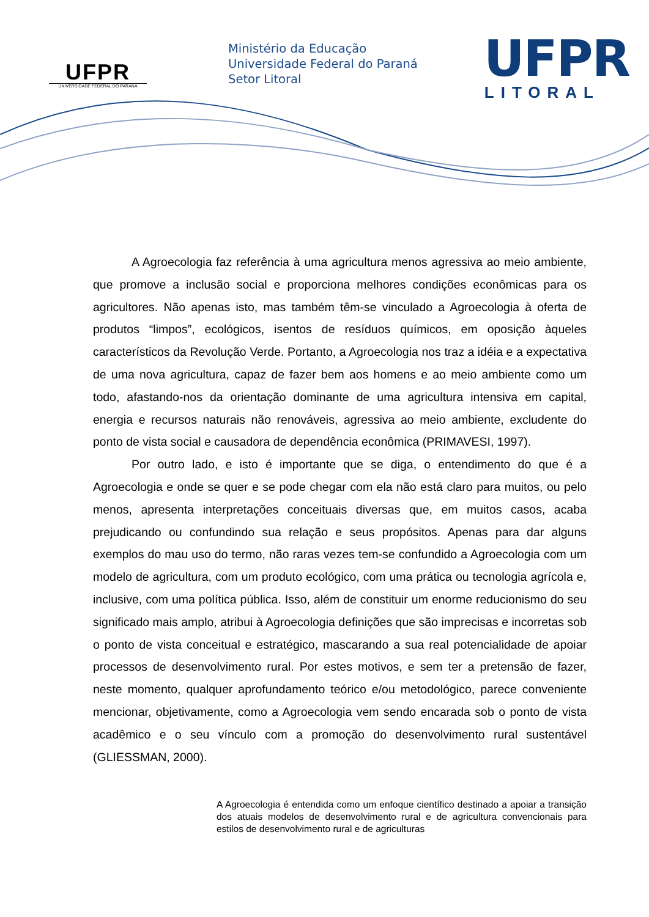UFPR
UNIVERSIDADE FEDERAL DO PARANÁ
Ministério da Educação
Universidade Federal do Paraná
Setor Litoral
UFPR
LITORAL
A Agroecologia faz referência à uma agricultura menos agressiva ao meio ambiente, que promove a inclusão social e proporciona melhores condições econômicas para os agricultores. Não apenas isto, mas também têm-se vinculado a Agroecologia à oferta de produtos “limpos”, ecológicos, isentos de resíduos químicos, em oposição àqueles característicos da Revolução Verde. Portanto, a Agroecologia nos traz a idéia e a expectativa de uma nova agricultura, capaz de fazer bem aos homens e ao meio ambiente como um todo, afastando-nos da orientação dominante de uma agricultura intensiva em capital, energia e recursos naturais não renováveis, agressiva ao meio ambiente, excludente do ponto de vista social e causadora de dependência econômica (PRIMAVESI, 1997).
Por outro lado, e isto é importante que se diga, o entendimento do que é a Agroecologia e onde se quer e se pode chegar com ela não está claro para muitos, ou pelo menos, apresenta interpretações conceituais diversas que, em muitos casos, acaba prejudicando ou confundindo sua relação e seus propósitos. Apenas para dar alguns exemplos do mau uso do termo, não raras vezes tem-se confundido a Agroecologia com um modelo de agricultura, com um produto ecológico, com uma prática ou tecnologia agrícola e, inclusive, com uma política pública. Isso, além de constituir um enorme reducionismo do seu significado mais amplo, atribui à Agroecologia definições que são imprecisas e incorretas sob o ponto de vista conceitual e estratégico, mascarando a sua real potencialidade de apoiar processos de desenvolvimento rural. Por estes motivos, e sem ter a pretensão de fazer, neste momento, qualquer aprofundamento teórico e/ou metodológico, parece conveniente mencionar, objetivamente, como a Agroecologia vem sendo encarada sob o ponto de vista acadêmico e o seu vínculo com a promoção do desenvolvimento rural sustentável (GLIESSMAN, 2000).
A Agroecologia é entendida como um enfoque científico destinado a apoiar a transição dos atuais modelos de desenvolvimento rural e de agricultura convencionais para estilos de desenvolvimento rural e de agriculturas